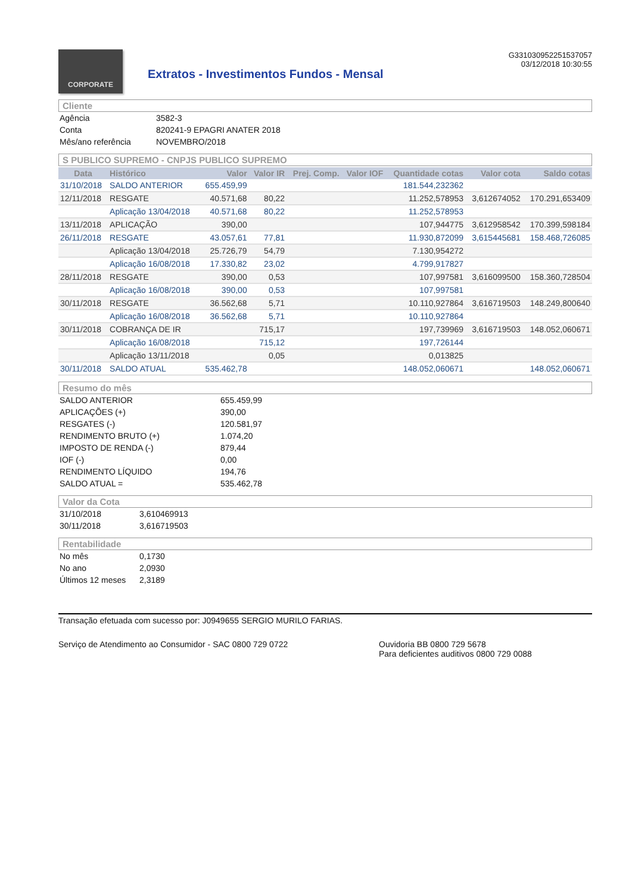CORPORATE
Extratos - Investimentos Fundos - Mensal
G331030952251537057
03/12/2018 10:30:55
Cliente
| Agência | 3582-3 |
| Conta | 820241-9 EPAGRI ANATER 2018 |
| Mês/ano referência | NOVEMBRO/2018 |
S PUBLICO SUPREMO - CNPJS PUBLICO SUPREMO
| Data | Histórico | Valor | Valor IR | Prej. Comp. | Valor IOF | Quantidade cotas | Valor cota | Saldo cotas |
| --- | --- | --- | --- | --- | --- | --- | --- | --- |
| 31/10/2018 | SALDO ANTERIOR | 655.459,99 | | | | 181.544,232362 | | |
| 12/11/2018 | RESGATE | 40.571,68 | 80,22 | | | 11.252,578953 | 3,612674052 | 170.291,653409 |
| | Aplicação 13/04/2018 | 40.571,68 | 80,22 | | | 11.252,578953 | | |
| 13/11/2018 | APLICAÇÃO | 390,00 | | | | 107,944775 | 3,612958542 | 170.399,598184 |
| 26/11/2018 | RESGATE | 43.057,61 | 77,81 | | | 11.930,872099 | 3,615445681 | 158.468,726085 |
| | Aplicação 13/04/2018 | 25.726,79 | 54,79 | | | 7.130,954272 | | |
| | Aplicação 16/08/2018 | 17.330,82 | 23,02 | | | 4.799,917827 | | |
| 28/11/2018 | RESGATE | 390,00 | 0,53 | | | 107,997581 | 3,616099500 | 158.360,728504 |
| | Aplicação 16/08/2018 | 390,00 | 0,53 | | | 107,997581 | | |
| 30/11/2018 | RESGATE | 36.562,68 | 5,71 | | | 10.110,927864 | 3,616719503 | 148.249,800640 |
| | Aplicação 16/08/2018 | 36.562,68 | 5,71 | | | 10.110,927864 | | |
| 30/11/2018 | COBRANÇA DE IR | | 715,17 | | | 197,739969 | 3,616719503 | 148.052,060671 |
| | Aplicação 16/08/2018 | | 715,12 | | | 197,726144 | | |
| | Aplicação 13/11/2018 | | 0,05 | | | 0,013825 | | |
| 30/11/2018 | SALDO ATUAL | 535.462,78 | | | | 148.052,060671 | | 148.052,060671 |
Resumo do mês
| SALDO ANTERIOR | 655.459,99 |
| APLICAÇÕES (+) | 390,00 |
| RESGATES (-) | 120.581,97 |
| RENDIMENTO BRUTO (+) | 1.074,20 |
| IMPOSTO DE RENDA (-) | 879,44 |
| IOF (-) | 0,00 |
| RENDIMENTO LÍQUIDO | 194,76 |
| SALDO ATUAL = | 535.462,78 |
Valor da Cota
| 31/10/2018 | 3,610469913 |
| 30/11/2018 | 3,616719503 |
Rentabilidade
| No mês | 0,1730 |
| No ano | 2,0930 |
| Últimos 12 meses | 2,3189 |
Transação efetuada com sucesso por: J0949655 SERGIO MURILO FARIAS.
Serviço de Atendimento ao Consumidor - SAC 0800 729 0722 Ouvidoria BB 0800 729 5678
Para deficientes auditivos 0800 729 0088